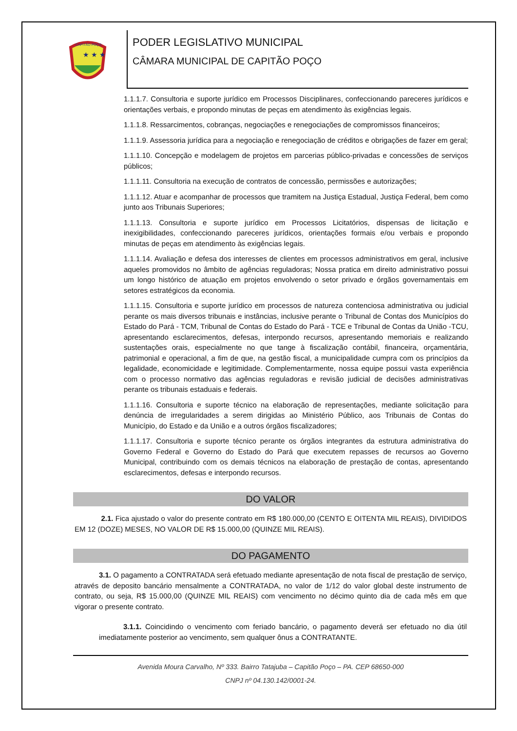CAPITÃO POÇO
★ ★ ★
PODER LEGISLATIVO MUNICIPAL
CÂMARA MUNICIPAL DE CAPITÃO POÇO
1.1.1.7. Consultoria e suporte jurídico em Processos Disciplinares, confeccionando pareceres jurídicos e orientações verbais, e propondo minutas de peças em atendimento às exigências legais.
1.1.1.8. Ressarcimentos, cobranças, negociações e renegociações de compromissos financeiros;
1.1.1.9. Assessoria jurídica para a negociação e renegociação de créditos e obrigações de fazer em geral;
1.1.1.10. Concepção e modelagem de projetos em parcerias público-privadas e concessões de serviços públicos;
1.1.1.11. Consultoria na execução de contratos de concessão, permissões e autorizações;
1.1.1.12. Atuar e acompanhar de processos que tramitem na Justiça Estadual, Justiça Federal, bem como junto aos Tribunais Superiores;
1.1.1.13. Consultoria e suporte jurídico em Processos Licitatórios, dispensas de licitação e inexigibilidades, confeccionando pareceres jurídicos, orientações formais e/ou verbais e propondo minutas de peças em atendimento às exigências legais.
1.1.1.14. Avaliação e defesa dos interesses de clientes em processos administrativos em geral, inclusive aqueles promovidos no âmbito de agências reguladoras; Nossa pratica em direito administrativo possui um longo histórico de atuação em projetos envolvendo o setor privado e órgãos governamentais em setores estratégicos da economia.
1.1.1.15. Consultoria e suporte jurídico em processos de natureza contenciosa administrativa ou judicial perante os mais diversos tribunais e instâncias, inclusive perante o Tribunal de Contas dos Municípios do Estado do Pará - TCM, Tribunal de Contas do Estado do Pará - TCE e Tribunal de Contas da União -TCU, apresentando esclarecimentos, defesas, interpondo recursos, apresentando memoriais e realizando sustentações orais, especialmente no que tange à fiscalização contábil, financeira, orçamentária, patrimonial e operacional, a fim de que, na gestão fiscal, a municipalidade cumpra com os princípios da legalidade, economicidade e legitimidade. Complementarmente, nossa equipe possui vasta experiência com o processo normativo das agências reguladoras e revisão judicial de decisões administrativas perante os tribunais estaduais e federais.
1.1.1.16. Consultoria e suporte técnico na elaboração de representações, mediante solicitação para denúncia de irregularidades a serem dirigidas ao Ministério Público, aos Tribunais de Contas do Município, do Estado e da União e a outros órgãos fiscalizadores;
1.1.1.17. Consultoria e suporte técnico perante os órgãos integrantes da estrutura administrativa do Governo Federal e Governo do Estado do Pará que executem repasses de recursos ao Governo Municipal, contribuindo com os demais técnicos na elaboração de prestação de contas, apresentando esclarecimentos, defesas e interpondo recursos.
DO VALOR
2.1. Fica ajustado o valor do presente contrato em R$ 180.000,00 (CENTO E OITENTA MIL REAIS), DIVIDIDOS EM 12 (DOZE) MESES, NO VALOR DE R$ 15.000,00 (QUINZE MIL REAIS).
DO PAGAMENTO
3.1. O pagamento a CONTRATADA será efetuado mediante apresentação de nota fiscal de prestação de serviço, através de deposito bancário mensalmente a CONTRATADA, no valor de 1/12 do valor global deste instrumento de contrato, ou seja, R$ 15.000,00 (QUINZE MIL REAIS) com vencimento no décimo quinto dia de cada mês em que vigorar o presente contrato.
3.1.1. Coincidindo o vencimento com feriado bancário, o pagamento deverá ser efetuado no dia útil imediatamente posterior ao vencimento, sem qualquer ônus a CONTRATANTE.
Avenida Moura Carvalho, Nº 333. Bairro Tatajuba – Capitão Poço – PA. CEP 68650-000
CNPJ nº 04.130.142/0001-24.